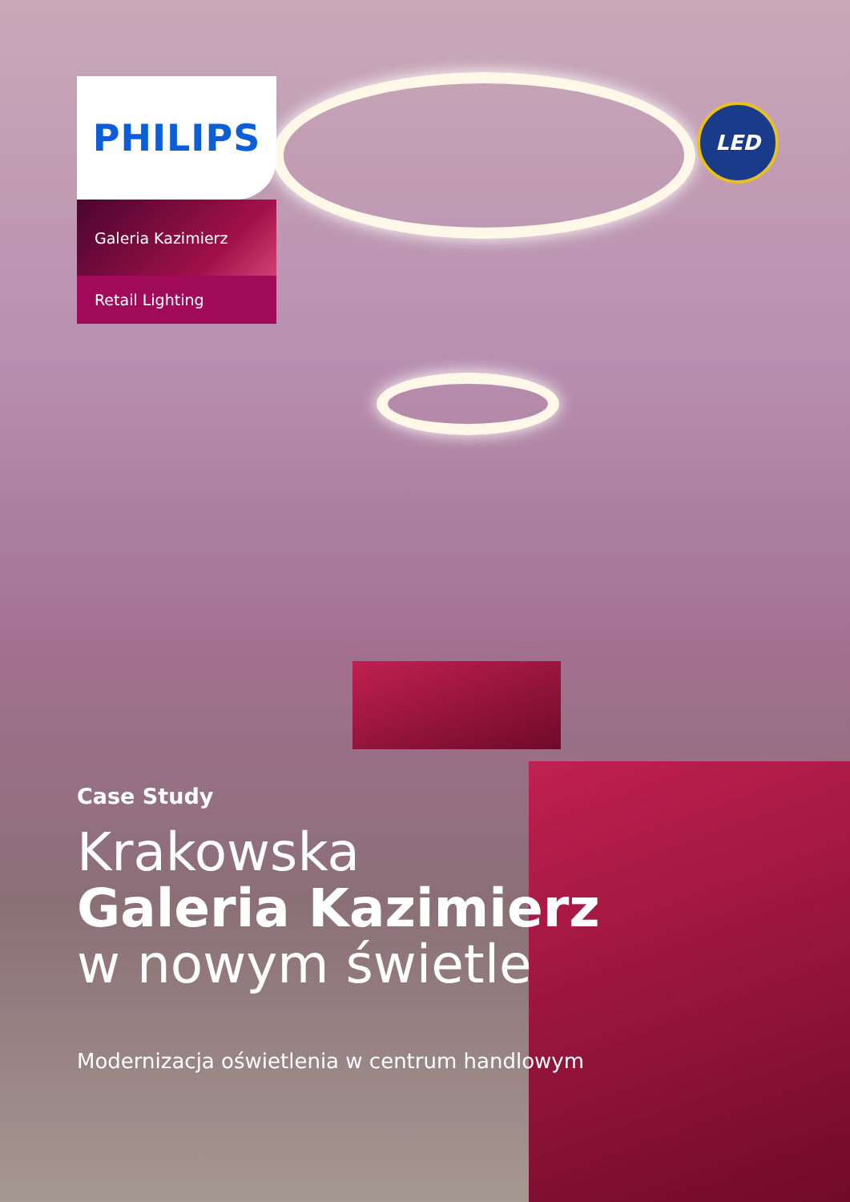PHILIPS
Galeria Kazimierz
Retail Lighting
LED
Case Study
Krakowska
Galeria Kazimierz
w nowym świetle
Modernizacja oświetlenia w centrum handlowym